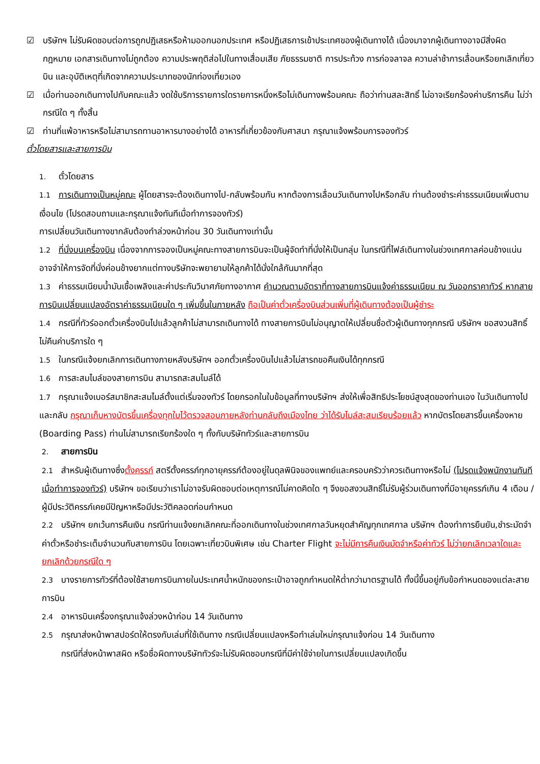☑ บริษัทฯ ไม่รับผิดชอบต่อการถูกปฏิเสธหรือห้ามออกนอกประเทศ หรือปฏิเสธการเข้าประเทศของผู้เดินทางได้ เนื่องมาจากผู้เดินทางอาจมีสิ่งผิดกฎหมาย เอกสารเดินทางไม่ถูกต้อง ความประพฤติส่อไปในทางเสื่อมเสีย ภัยธรรมชาติ การประท้วง การก่อจลาจล ความล่าช้าการเลื่อนหรือยกเลิกเที่ยวบิน และอุบัติเหตุที่เกิดจากความประมาทของนักท่องเที่ยวเอง
☑ เมื่อท่านออกเดินทางไปกับคณะแล้ว งดใช้บริการรายการใดรายการหนึ่งหรือไม่เดินทางพร้อมคณะ ถือว่าท่านสละสิทธิ์ ไม่อาจเรียกร้องค่าบริการคืน ไม่ว่ากรณีใด ๆ ทั้งสิ้น
☑ ท่านที่แพ้อาหารหรือไม่สามารถทานอาหารบางอย่างได้ อาหารที่เกี่ยวข้องกับศาสนา กรุณาแจ้งพร้อมการจองทัวร์
ตั๋วโดยสารและสายการบิน
1. ตั๋วโดยสาร
1.1 การเดินทางเป็นหมู่คณะ ผู้โดยสารจะต้องเดินทางไป-กลับพร้อมกัน หากต้องการเลื่อนวันเดินทางไปหรือกลับ ท่านต้องชำระค่าธรรมเนียมเพิ่มตามเงื่อนไข (โปรดสอบถามและกรุณาแจ้งทันทีเมื่อทำการจองทัวร์)
การเปลี่ยนวันเดินทางขากลับต้องทำล่วงหน้าก่อน 30 วันเดินทางเท่านั้น
1.2 ที่นั่งบนเครื่องบิน เนื่องจากการจองเป็นหมู่คณะทางสายการบินจะเป็นผู้จัดทำที่นั่งให้เป็นกลุ่ม ในกรณีที่ไฟล์เดินทางในช่วงเทศกาลค่อนข้างแน่น อาจจำให้การจัดที่นั่งค่อนข้างยากแต่ทางบริษัทจะพยายามให้ลูกค้าได้นั่งใกล้กันมากที่สุด
1.3 ค่าธรรมเนียมน้ำมันเชื้อเพลิงและค่าประกันวินาศภัยทางอากาศ คำนวณตามอัตราที่ทางสายการบินแจ้งค่าธรรมเนียม ณ วันออกราคาทัวร์ หากสายการบินเปลี่ยนแปลงอัตราค่าธรรมเนียมใด ๆ เพิ่มขึ้นในภายหลัง ถือเป็นค่าตั๋วเครื่องบินส่วนเพิ่มที่ผู้เดินทางต้องเป็นผู้ชำระ
1.4 กรณีที่ทัวร์ออกตั๋วเครื่องบินไปแล้วลูกค้าไม่สามารถเดินทางได้ ทางสายการบินไม่อนุญาตให้เปลี่ยนชื่อตัวผู้เดินทางทุกกรณี บริษัทฯ ขอสงวนสิทธิ์ไม่คืนค่าบริการใด ๆ
1.5 ในกรณีแจ้งยกเลิกการเดินทางภายหลังบริษัทฯ ออกตั๋วเครื่องบินไปแล้วไม่สารถขอคืนเงินได้ทุกกรณี
1.6 การสะสมไมล์ของสายการบิน สามารถสะสมไมล์ได้
1.7 กรุณาแจ้งเบอร์สมาชิกสะสมไมล์ตั้งแต่เริ่มจองทัวร์ โดยกรอกในใบข้อมูลที่ทางบริษัทฯ ส่งให้เพื่อสิทธิประโยชน์สูงสุดของท่านเอง ในวันเดินทางไปและกลับ กรุณาเก็บหางบัตรขึ้นเครื่องทุกใบไว้ตรวจสอบภายหลังท่านกลับถึงเมืองไทย ว่าได้รับไมล์สะสมเรียบร้อยแล้ว หากบัตรโดยสารขึ้นเครื่องหาย (Boarding Pass) ท่านไม่สามารถเรียกร้องใด ๆ ทั้งกับบริษัททัวร์และสายการบิน
2. สายการบิน
2.1 สำหรับผู้เดินทางซึ่งตั้งครรภ์ สตรีตั้งครรภ์ทุกอายุครรภ์ต้องอยู่ในดุลพินิจของแพทย์และครอบครัวว่าควรเดินทางหรือไม่ (โปรดแจ้งพนักงานทันทีเมื่อทำการจองทัวร์) บริษัทฯ ขอเรียนว่าเราไม่อาจรับผิดชอบต่อเหตุการณ์ไม่คาดคิดใด ๆ จึงขอสงวนสิทธิ์ไม่รับผู้ร่วมเดินทางที่มีอายุครรภ์เกิน 4 เดือน / ผู้มีประวัติครรภ์เคยมีปัญหาหรือมีประวัติคลอดก่อนกำหนด
2.2 บริษัทฯ ยกเว้นการคืนเงิน กรณีท่านแจ้งยกเลิกคณะที่ออกเดินทางในช่วงเทศกาลวันหยุดสำคัญทุกเทศกาล บริษัทฯ ต้องทำการยืนยัน,ชำระมัดจำค่าตั๋วหรือชำระเต็มจำนวนกับสายการบิน โดยเฉพาะเที่ยวบินพิเศษ เช่น Charter Flight จะไม่มีการคืนเงินมัดจำหรือค่าทัวร์ ไม่ว่ายกเลิกเวลาใดและยกเลิกด้วยกรณีใด ๆ
2.3 บางรายการทัวร์ที่ต้องใช้สายการบินภายในประเทศน้ำหนักของกระเป๋าอาจถูกกำหนดให้ต่ำกว่ามาตรฐานได้ ทั้งนี้ขึ้นอยู่กับข้อกำหนดของแต่ละสายการบิน
2.4 อาหารบินเครื่องกรุณาแจ้งล่วงหน้าก่อน 14 วันเดินทาง
2.5 กรุณาส่งหน้าพาสปอร์ตให้ตรงกับเล่มที่ใช้เดินทาง กรณีเปลี่ยนแปลงหรือทำเล่มใหม่กรุณาแจ้งก่อน 14 วันเดินทาง
กรณีที่ส่งหน้าพาสผิด หรือชื่อผิดทางบริษัททัวร์จะไม่รับผิดชอบกรณีที่มีค่าใช้จ่ายในการเปลี่ยนแปลงเกิดขึ้น